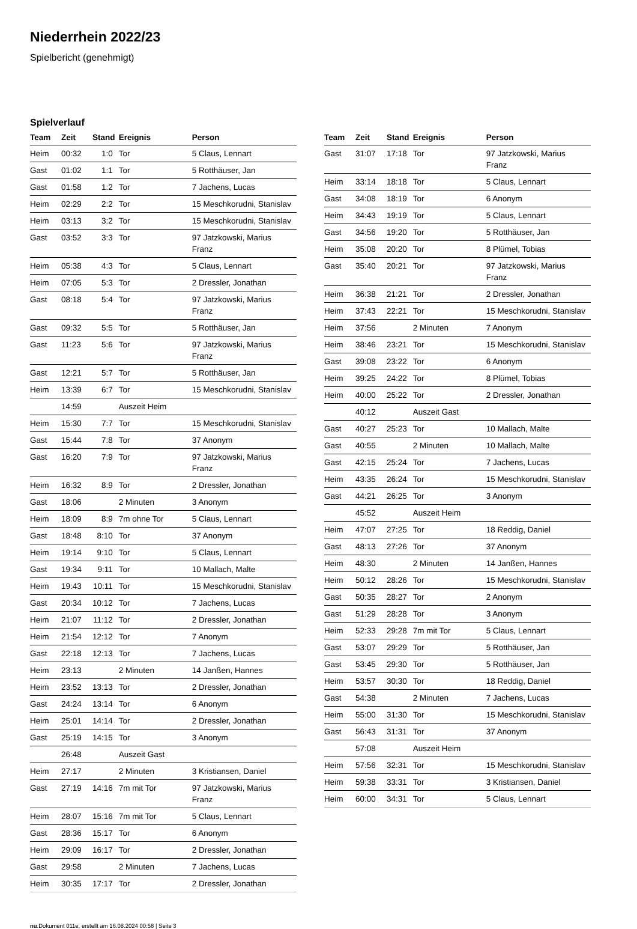Niederrhein 2022/23
Spielbericht (genehmigt)
Spielverlauf
| Team | Zeit | Stand | Ereignis | Person |
| --- | --- | --- | --- | --- |
| Heim | 00:32 | 1:0 | Tor | 5 Claus, Lennart |
| Gast | 01:02 | 1:1 | Tor | 5 Rotthäuser, Jan |
| Gast | 01:58 | 1:2 | Tor | 7 Jachens, Lucas |
| Heim | 02:29 | 2:2 | Tor | 15 Meschkorudni, Stanislav |
| Heim | 03:13 | 3:2 | Tor | 15 Meschkorudni, Stanislav |
| Gast | 03:52 | 3:3 | Tor | 97 Jatzkowski, Marius Franz |
| Heim | 05:38 | 4:3 | Tor | 5 Claus, Lennart |
| Heim | 07:05 | 5:3 | Tor | 2 Dressler, Jonathan |
| Gast | 08:18 | 5:4 | Tor | 97 Jatzkowski, Marius Franz |
| Gast | 09:32 | 5:5 | Tor | 5 Rotthäuser, Jan |
| Gast | 11:23 | 5:6 | Tor | 97 Jatzkowski, Marius Franz |
| Gast | 12:21 | 5:7 | Tor | 5 Rotthäuser, Jan |
| Heim | 13:39 | 6:7 | Tor | 15 Meschkorudni, Stanislav |
| | 14:59 | | Auszeit Heim | |
| Heim | 15:30 | 7:7 | Tor | 15 Meschkorudni, Stanislav |
| Gast | 15:44 | 7:8 | Tor | 37 Anonym |
| Gast | 16:20 | 7:9 | Tor | 97 Jatzkowski, Marius Franz |
| Heim | 16:32 | 8:9 | Tor | 2 Dressler, Jonathan |
| Gast | 18:06 | | 2 Minuten | 3 Anonym |
| Heim | 18:09 | 8:9 | 7m ohne Tor | 5 Claus, Lennart |
| Gast | 18:48 | 8:10 | Tor | 37 Anonym |
| Heim | 19:14 | 9:10 | Tor | 5 Claus, Lennart |
| Gast | 19:34 | 9:11 | Tor | 10 Mallach, Malte |
| Heim | 19:43 | 10:11 | Tor | 15 Meschkorudni, Stanislav |
| Gast | 20:34 | 10:12 | Tor | 7 Jachens, Lucas |
| Heim | 21:07 | 11:12 | Tor | 2 Dressler, Jonathan |
| Heim | 21:54 | 12:12 | Tor | 7 Anonym |
| Gast | 22:18 | 12:13 | Tor | 7 Jachens, Lucas |
| Heim | 23:13 | | 2 Minuten | 14 Janßen, Hannes |
| Heim | 23:52 | 13:13 | Tor | 2 Dressler, Jonathan |
| Gast | 24:24 | 13:14 | Tor | 6 Anonym |
| Heim | 25:01 | 14:14 | Tor | 2 Dressler, Jonathan |
| Gast | 25:19 | 14:15 | Tor | 3 Anonym |
| | 26:48 | | Auszeit Gast | |
| Heim | 27:17 | | 2 Minuten | 3 Kristiansen, Daniel |
| Gast | 27:19 | 14:16 | 7m mit Tor | 97 Jatzkowski, Marius Franz |
| Heim | 28:07 | 15:16 | 7m mit Tor | 5 Claus, Lennart |
| Gast | 28:36 | 15:17 | Tor | 6 Anonym |
| Heim | 29:09 | 16:17 | Tor | 2 Dressler, Jonathan |
| Gast | 29:58 | | 2 Minuten | 7 Jachens, Lucas |
| Heim | 30:35 | 17:17 | Tor | 2 Dressler, Jonathan |
| Team | Zeit | Stand | Ereignis | Person |
| --- | --- | --- | --- | --- |
| Gast | 31:07 | 17:18 | Tor | 97 Jatzkowski, Marius Franz |
| Heim | 33:14 | 18:18 | Tor | 5 Claus, Lennart |
| Gast | 34:08 | 18:19 | Tor | 6 Anonym |
| Heim | 34:43 | 19:19 | Tor | 5 Claus, Lennart |
| Gast | 34:56 | 19:20 | Tor | 5 Rotthäuser, Jan |
| Heim | 35:08 | 20:20 | Tor | 8 Plümel, Tobias |
| Gast | 35:40 | 20:21 | Tor | 97 Jatzkowski, Marius Franz |
| Heim | 36:38 | 21:21 | Tor | 2 Dressler, Jonathan |
| Heim | 37:43 | 22:21 | Tor | 15 Meschkorudni, Stanislav |
| Heim | 37:56 | | 2 Minuten | 7 Anonym |
| Heim | 38:46 | 23:21 | Tor | 15 Meschkorudni, Stanislav |
| Gast | 39:08 | 23:22 | Tor | 6 Anonym |
| Heim | 39:25 | 24:22 | Tor | 8 Plümel, Tobias |
| Heim | 40:00 | 25:22 | Tor | 2 Dressler, Jonathan |
| | 40:12 | | Auszeit Gast | |
| Gast | 40:27 | 25:23 | Tor | 10 Mallach, Malte |
| Gast | 40:55 | | 2 Minuten | 10 Mallach, Malte |
| Gast | 42:15 | 25:24 | Tor | 7 Jachens, Lucas |
| Heim | 43:35 | 26:24 | Tor | 15 Meschkorudni, Stanislav |
| Gast | 44:21 | 26:25 | Tor | 3 Anonym |
| | 45:52 | | Auszeit Heim | |
| Heim | 47:07 | 27:25 | Tor | 18 Reddig, Daniel |
| Gast | 48:13 | 27:26 | Tor | 37 Anonym |
| Heim | 48:30 | | 2 Minuten | 14 Janßen, Hannes |
| Heim | 50:12 | 28:26 | Tor | 15 Meschkorudni, Stanislav |
| Gast | 50:35 | 28:27 | Tor | 2 Anonym |
| Gast | 51:29 | 28:28 | Tor | 3 Anonym |
| Heim | 52:33 | 29:28 | 7m mit Tor | 5 Claus, Lennart |
| Gast | 53:07 | 29:29 | Tor | 5 Rotthäuser, Jan |
| Gast | 53:45 | 29:30 | Tor | 5 Rotthäuser, Jan |
| Heim | 53:57 | 30:30 | Tor | 18 Reddig, Daniel |
| Gast | 54:38 | | 2 Minuten | 7 Jachens, Lucas |
| Heim | 55:00 | 31:30 | Tor | 15 Meschkorudni, Stanislav |
| Gast | 56:43 | 31:31 | Tor | 37 Anonym |
| | 57:08 | | Auszeit Heim | |
| Heim | 57:56 | 32:31 | Tor | 15 Meschkorudni, Stanislav |
| Heim | 59:38 | 33:31 | Tor | 3 Kristiansen, Daniel |
| Heim | 60:00 | 34:31 | Tor | 5 Claus, Lennart |
nu.Dokument 011e, erstellt am 16.08.2024 00:58 | Seite 3